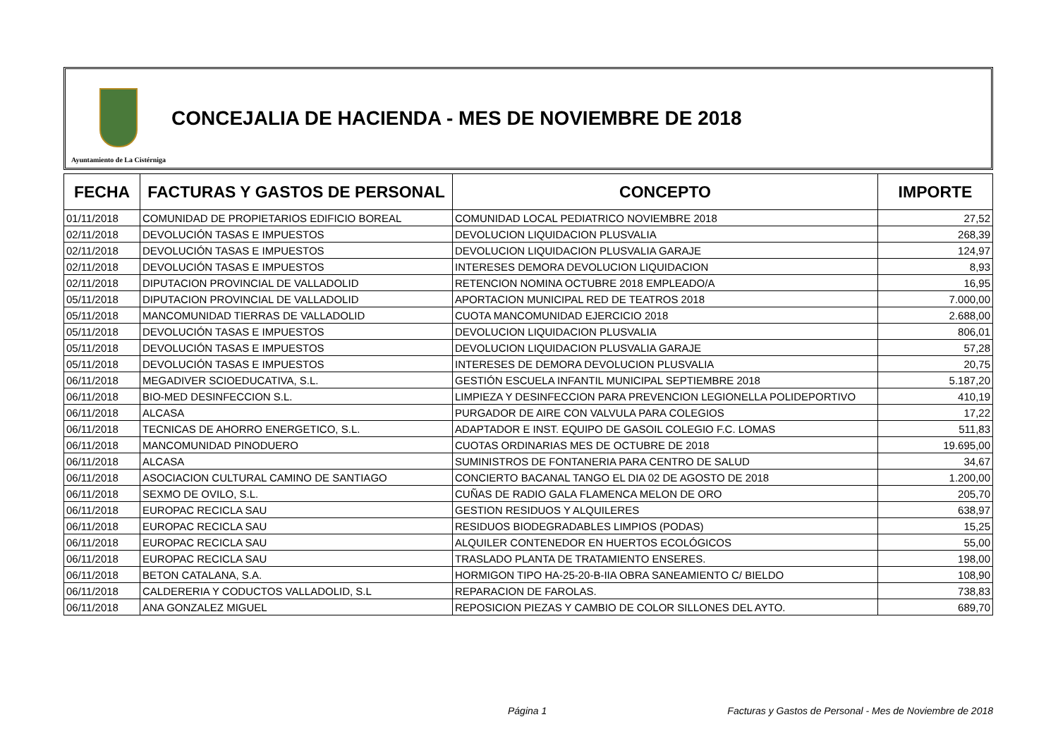Ayuntamiento de La Cistérniga
CONCEJALIA DE HACIENDA - MES DE NOVIEMBRE DE 2018
| FECHA | FACTURAS Y GASTOS DE PERSONAL | CONCEPTO | IMPORTE |
| --- | --- | --- | --- |
| 01/11/2018 | COMUNIDAD DE PROPIETARIOS EDIFICIO BOREAL | COMUNIDAD LOCAL PEDIATRICO NOVIEMBRE 2018 | 27,52 |
| 02/11/2018 | DEVOLUCIÓN TASAS E IMPUESTOS | DEVOLUCION LIQUIDACION PLUSVALIA | 268,39 |
| 02/11/2018 | DEVOLUCIÓN TASAS E IMPUESTOS | DEVOLUCION LIQUIDACION PLUSVALIA GARAJE | 124,97 |
| 02/11/2018 | DEVOLUCIÓN TASAS E IMPUESTOS | INTERESES DEMORA DEVOLUCION LIQUIDACION | 8,93 |
| 02/11/2018 | DIPUTACION PROVINCIAL DE VALLADOLID | RETENCION NOMINA OCTUBRE 2018 EMPLEADO/A | 16,95 |
| 05/11/2018 | DIPUTACION PROVINCIAL DE VALLADOLID | APORTACION MUNICIPAL RED DE TEATROS 2018 | 7.000,00 |
| 05/11/2018 | MANCOMUNIDAD TIERRAS DE VALLADOLID | CUOTA MANCOMUNIDAD EJERCICIO 2018 | 2.688,00 |
| 05/11/2018 | DEVOLUCIÓN TASAS E IMPUESTOS | DEVOLUCION LIQUIDACION PLUSVALIA | 806,01 |
| 05/11/2018 | DEVOLUCIÓN TASAS E IMPUESTOS | DEVOLUCION LIQUIDACION PLUSVALIA GARAJE | 57,28 |
| 05/11/2018 | DEVOLUCIÓN TASAS E IMPUESTOS | INTERESES DE DEMORA DEVOLUCION PLUSVALIA | 20,75 |
| 06/11/2018 | MEGADIVER SCIOEDUCATIVA, S.L. | GESTIÓN ESCUELA INFANTIL MUNICIPAL SEPTIEMBRE 2018 | 5.187,20 |
| 06/11/2018 | BIO-MED DESINFECCION S.L. | LIMPIEZA Y DESINFECCION PARA PREVENCION LEGIONELLA POLIDEPORTIVO | 410,19 |
| 06/11/2018 | ALCASA | PURGADOR DE AIRE CON VALVULA PARA COLEGIOS | 17,22 |
| 06/11/2018 | TECNICAS DE AHORRO ENERGETICO, S.L. | ADAPTADOR E INST. EQUIPO DE GASOIL COLEGIO F.C. LOMAS | 511,83 |
| 06/11/2018 | MANCOMUNIDAD PINODUERO | CUOTAS ORDINARIAS MES DE OCTUBRE DE 2018 | 19.695,00 |
| 06/11/2018 | ALCASA | SUMINISTROS DE FONTANERIA PARA CENTRO DE SALUD | 34,67 |
| 06/11/2018 | ASOCIACION CULTURAL CAMINO DE SANTIAGO | CONCIERTO BACANAL TANGO EL DIA 02 DE AGOSTO DE 2018 | 1.200,00 |
| 06/11/2018 | SEXMO DE OVILO, S.L. | CUÑAS DE RADIO GALA FLAMENCA MELON DE ORO | 205,70 |
| 06/11/2018 | EUROPAC RECICLA SAU | GESTION RESIDUOS Y ALQUILERES | 638,97 |
| 06/11/2018 | EUROPAC RECICLA SAU | RESIDUOS BIODEGRADABLES LIMPIOS (PODAS) | 15,25 |
| 06/11/2018 | EUROPAC RECICLA SAU | ALQUILER CONTENEDOR EN HUERTOS ECOLÓGICOS | 55,00 |
| 06/11/2018 | EUROPAC RECICLA SAU | TRASLADO PLANTA DE TRATAMIENTO ENSERES. | 198,00 |
| 06/11/2018 | BETON CATALANA, S.A. | HORMIGON TIPO HA-25-20-B-IIA OBRA SANEAMIENTO C/ BIELDO | 108,90 |
| 06/11/2018 | CALDERERIA Y CODUCTOS VALLADOLID, S.L | REPARACION DE FAROLAS. | 738,83 |
| 06/11/2018 | ANA GONZALEZ MIGUEL | REPOSICION PIEZAS Y CAMBIO DE COLOR SILLONES DEL AYTO. | 689,70 |
Página 1 Facturas y Gastos de Personal - Mes de Noviembre de 2018